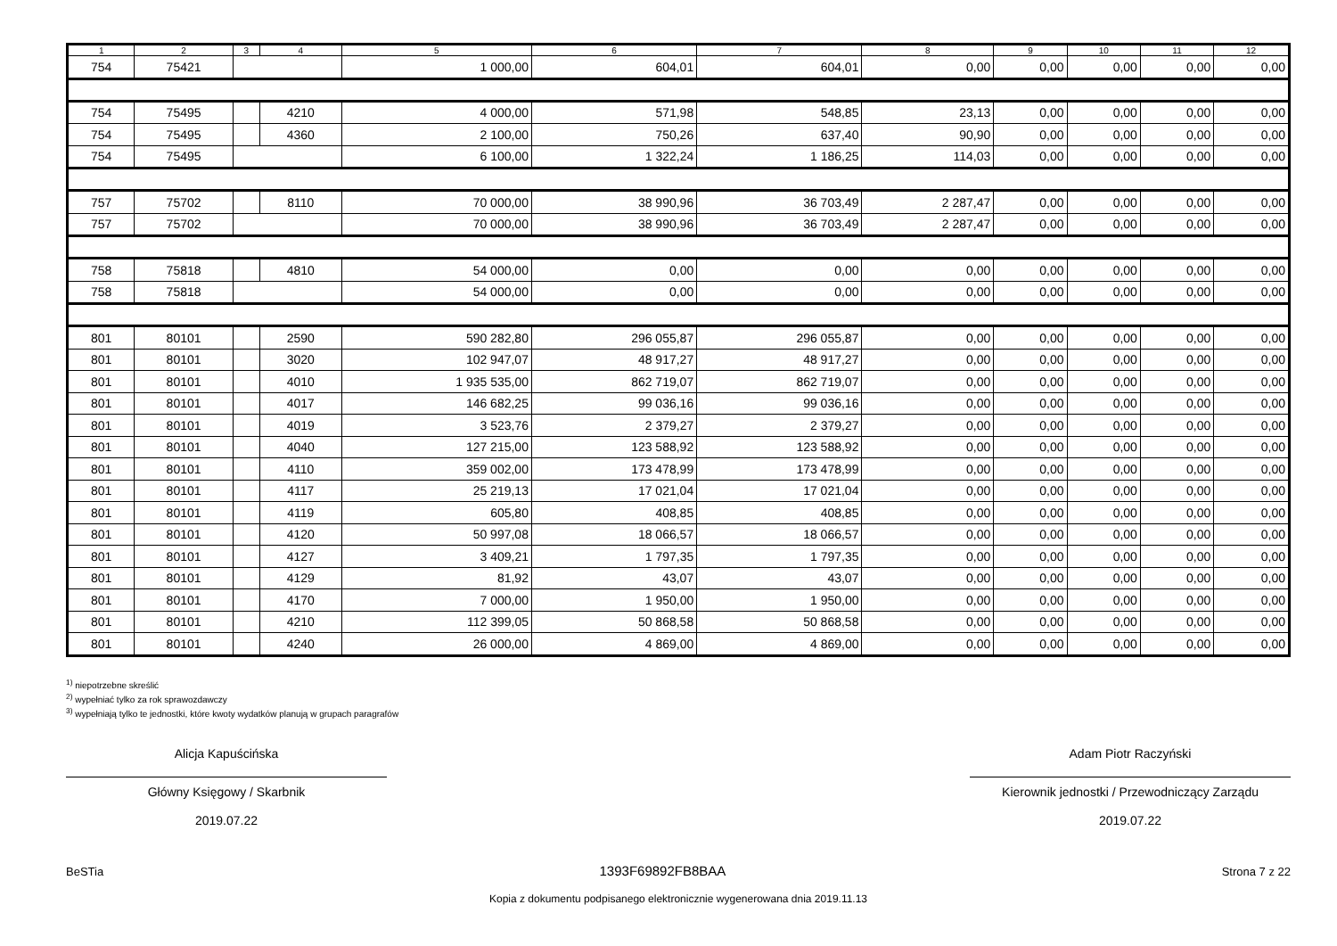| 1 | 2 | 3 | 4 | 5 | 6 | 7 | 8 | 9 | 10 | 11 | 12 |
| --- | --- | --- | --- | --- | --- | --- | --- | --- | --- | --- | --- |
| 754 | 75421 | | | 1 000,00 | 604,01 | 604,01 | 0,00 | 0,00 | 0,00 | 0,00 | 0,00 |
| 754 | 75495 | | 4210 | 4 000,00 | 571,98 | 548,85 | 23,13 | 0,00 | 0,00 | 0,00 | 0,00 |
| 754 | 75495 | | 4360 | 2 100,00 | 750,26 | 637,40 | 90,90 | 0,00 | 0,00 | 0,00 | 0,00 |
| 754 | 75495 | | | 6 100,00 | 1 322,24 | 1 186,25 | 114,03 | 0,00 | 0,00 | 0,00 | 0,00 |
| 757 | 75702 | | 8110 | 70 000,00 | 38 990,96 | 36 703,49 | 2 287,47 | 0,00 | 0,00 | 0,00 | 0,00 |
| 757 | 75702 | | | 70 000,00 | 38 990,96 | 36 703,49 | 2 287,47 | 0,00 | 0,00 | 0,00 | 0,00 |
| 758 | 75818 | | 4810 | 54 000,00 | 0,00 | 0,00 | 0,00 | 0,00 | 0,00 | 0,00 | 0,00 |
| 758 | 75818 | | | 54 000,00 | 0,00 | 0,00 | 0,00 | 0,00 | 0,00 | 0,00 | 0,00 |
| 801 | 80101 | | 2590 | 590 282,80 | 296 055,87 | 296 055,87 | 0,00 | 0,00 | 0,00 | 0,00 | 0,00 |
| 801 | 80101 | | 3020 | 102 947,07 | 48 917,27 | 48 917,27 | 0,00 | 0,00 | 0,00 | 0,00 | 0,00 |
| 801 | 80101 | | 4010 | 1 935 535,00 | 862 719,07 | 862 719,07 | 0,00 | 0,00 | 0,00 | 0,00 | 0,00 |
| 801 | 80101 | | 4017 | 146 682,25 | 99 036,16 | 99 036,16 | 0,00 | 0,00 | 0,00 | 0,00 | 0,00 |
| 801 | 80101 | | 4019 | 3 523,76 | 2 379,27 | 2 379,27 | 0,00 | 0,00 | 0,00 | 0,00 | 0,00 |
| 801 | 80101 | | 4040 | 127 215,00 | 123 588,92 | 123 588,92 | 0,00 | 0,00 | 0,00 | 0,00 | 0,00 |
| 801 | 80101 | | 4110 | 359 002,00 | 173 478,99 | 173 478,99 | 0,00 | 0,00 | 0,00 | 0,00 | 0,00 |
| 801 | 80101 | | 4117 | 25 219,13 | 17 021,04 | 17 021,04 | 0,00 | 0,00 | 0,00 | 0,00 | 0,00 |
| 801 | 80101 | | 4119 | 605,80 | 408,85 | 408,85 | 0,00 | 0,00 | 0,00 | 0,00 | 0,00 |
| 801 | 80101 | | 4120 | 50 997,08 | 18 066,57 | 18 066,57 | 0,00 | 0,00 | 0,00 | 0,00 | 0,00 |
| 801 | 80101 | | 4127 | 3 409,21 | 1 797,35 | 1 797,35 | 0,00 | 0,00 | 0,00 | 0,00 | 0,00 |
| 801 | 80101 | | 4129 | 81,92 | 43,07 | 43,07 | 0,00 | 0,00 | 0,00 | 0,00 | 0,00 |
| 801 | 80101 | | 4170 | 7 000,00 | 1 950,00 | 1 950,00 | 0,00 | 0,00 | 0,00 | 0,00 | 0,00 |
| 801 | 80101 | | 4210 | 112 399,05 | 50 868,58 | 50 868,58 | 0,00 | 0,00 | 0,00 | 0,00 | 0,00 |
| 801 | 80101 | | 4240 | 26 000,00 | 4 869,00 | 4 869,00 | 0,00 | 0,00 | 0,00 | 0,00 | 0,00 |
<sup>1)</sup> niepotrzebne skreślić
<sup>2)</sup> wypełniać tylko za rok sprawozdawczy
<sup>3)</sup> wypełniają tylko te jednostki, które kwoty wydatków planują w grupach paragrafów
Alicja Kapuścińska
Główny Księgowy / Skarbnik
2019.07.22
Adam Piotr Raczyński
Kierownik jednostki / Przewodniczący Zarządu
2019.07.22
BeSTia 1393F69892FB8BAA Strona 7 z 22
Kopia z dokumentu podpisanego elektronicznie wygenerowana dnia 2019.11.13